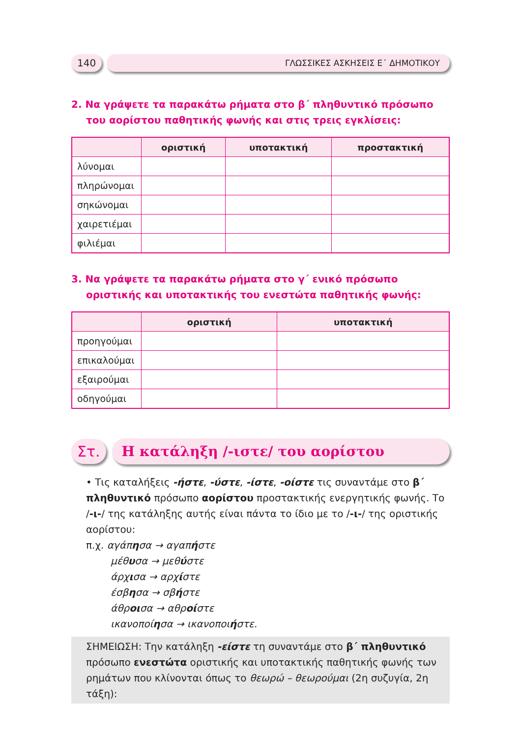140 ΓΛΩΣΣΙΚΕΣ ΑΣΚΗΣΕΙΣ Ε΄ ΔΗΜΟΤΙΚΟΥ
2. Να γράψετε τα παρακάτω ρήματα στο β΄ πληθυντικό πρόσωπο του αορίστου παθητικής φωνής και στις τρεις εγκλίσεις:
| | οριστική | υποτακτική | προστακτική |
| --- | --- | --- | --- |
| λύνομαι | | | |
| πληρώνομαι | | | |
| σηκώνομαι | | | |
| χαιρετιέμαι | | | |
| φιλιέμαι | | | |
3. Να γράψετε τα παρακάτω ρήματα στο γ΄ ενικό πρόσωπο οριστικής και υποτακτικής του ενεστώτα παθητικής φωνής:
| | οριστική | υποτακτική |
| --- | --- | --- |
| προηγούμαι | | |
| επικαλούμαι | | |
| εξαιρούμαι | | |
| οδηγούμαι | | |
Στ. Η κατάληξη /-ιστε/ του αορίστου
• Τις καταλήξεις -ήστε, -ύστε, -ίστε, -οίστε τις συναντάμε στο β΄ πληθυντικό πρόσωπο αορίστου προστακτικής ενεργητικής φωνής. Το /-ι-/ της κατάληξης αυτής είναι πάντα το ίδιο με το /-ι-/ της οριστικής αορίστου:
π.χ. αγάπησα → αγαπήστε
μέθυσα → μεθύστε
άρχισα → αρχίστε
έσβησα → σβήστε
άθροισα → αθροίστε
ικανοποίησα → ικανοποιήστε.
ΣΗΜΕΙΩΣΗ: Την κατάληξη -είστε τη συναντάμε στο β΄ πληθυντικό πρόσωπο ενεστώτα οριστικής και υποτακτικής παθητικής φωνής των ρημάτων που κλίνονται όπως το θεωρώ – θεωρούμαι (2η συζυγία, 2η τάξη):